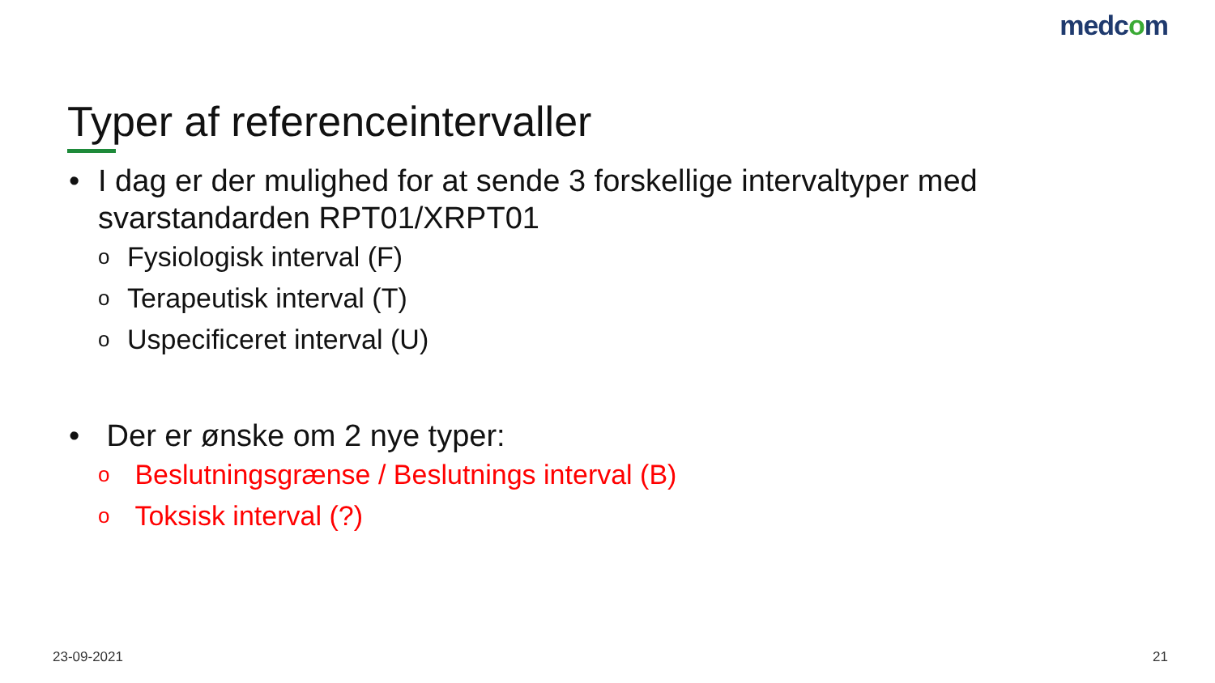medcom
Typer af referenceintervaller
• I dag er der mulighed for at sende 3 forskellige intervaltyper med svarstandarden RPT01/XRPT01
o Fysiologisk interval (F)
o Terapeutisk interval (T)
o Uspecificeret interval (U)
• Der er ønske om 2 nye typer:
o Beslutningsgrænse / Beslutnings interval (B)
o Toksisk interval (?)
23-09-2021 21